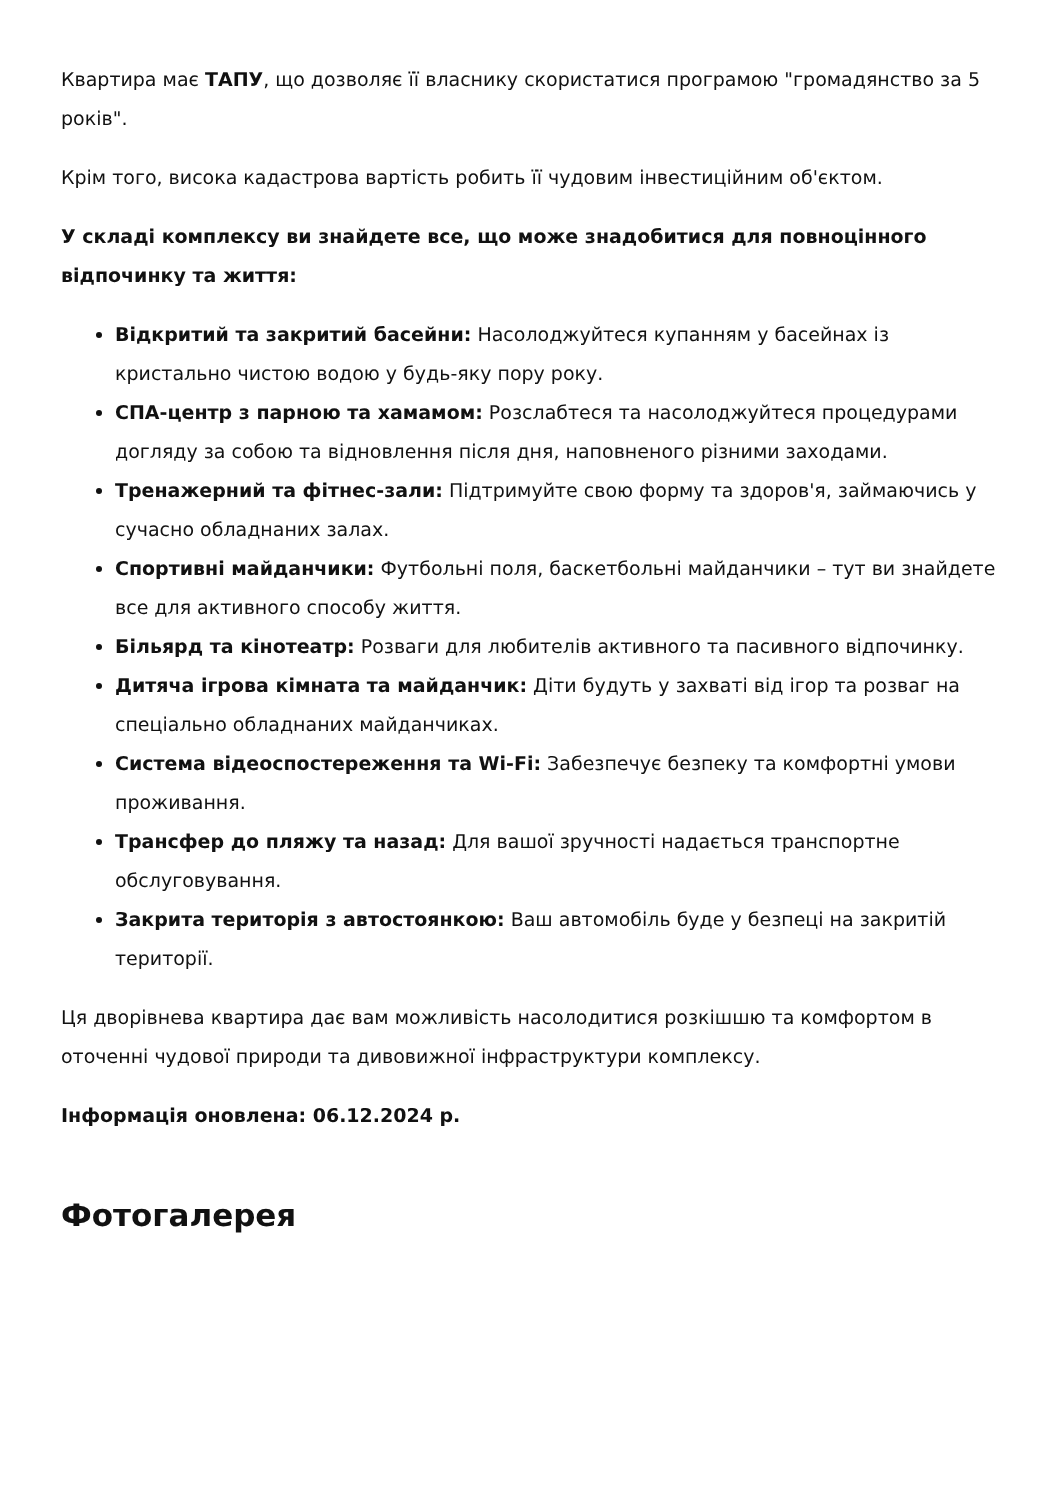Квартира має ТАПУ, що дозволяє її власнику скористатися програмою "громадянство за 5 років".
Крім того, висока кадастрова вартість робить її чудовим інвестиційним об'єктом.
У складі комплексу ви знайдете все, що може знадобитися для повноцінного відпочинку та життя:
Відкритий та закритий басейни: Насолоджуйтеся купанням у басейнах із кристально чистою водою у будь-яку пору року.
СПА-центр з парною та хамамом: Розслабтеся та насолоджуйтеся процедурами догляду за собою та відновлення після дня, наповненого різними заходами.
Тренажерний та фітнес-зали: Підтримуйте свою форму та здоров'я, займаючись у сучасно обладнаних залах.
Спортивні майданчики: Футбольні поля, баскетбольні майданчики – тут ви знайдете все для активного способу життя.
Більярд та кінотеатр: Розваги для любителів активного та пасивного відпочинку.
Дитяча ігрова кімната та майданчик: Діти будуть у захваті від ігор та розваг на спеціально обладнаних майданчиках.
Система відеоспостереження та Wi-Fi: Забезпечує безпеку та комфортні умови проживання.
Трансфер до пляжу та назад: Для вашої зручності надається транспортне обслуговування.
Закрита територія з автостоянкою: Ваш автомобіль буде у безпеці на закритій території.
Ця дворівнева квартира дає вам можливість насолодитися розкішшю та комфортом в оточенні чудової природи та дивовижної інфраструктури комплексу.
Інформація оновлена: 06.12.2024 р.
Фотогалерея